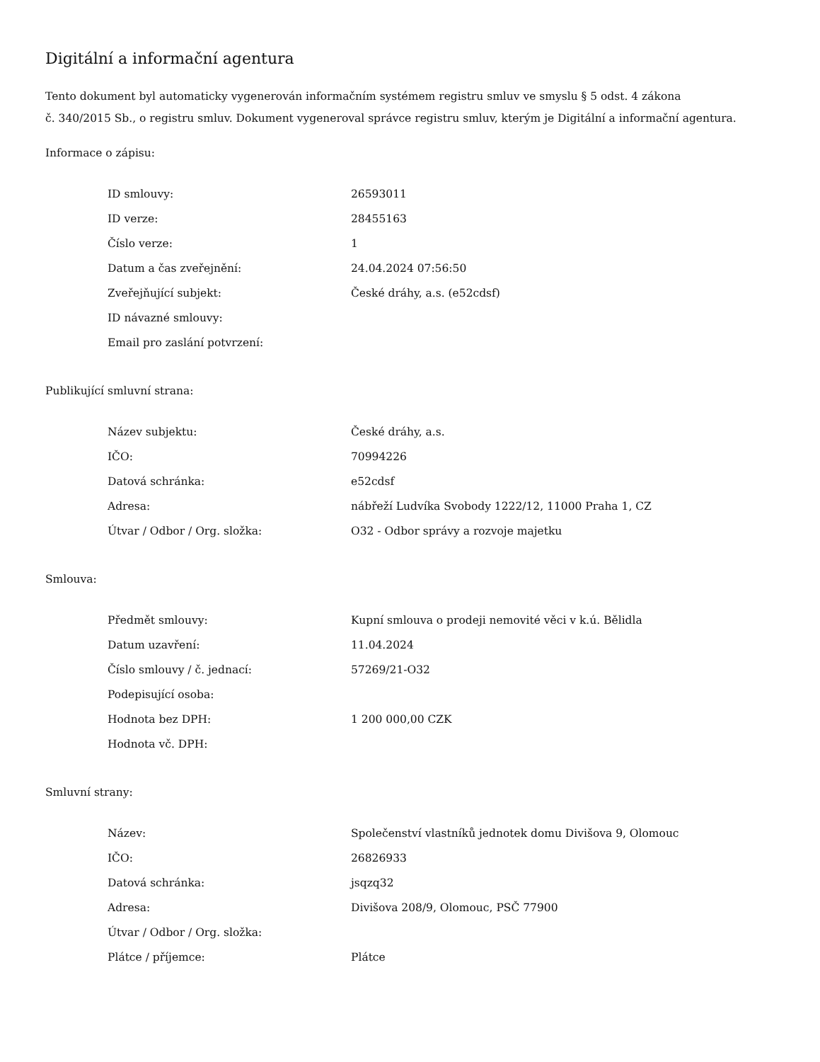Digitální a informační agentura
Tento dokument byl automaticky vygenerován informačním systémem registru smluv ve smyslu § 5 odst. 4 zákona
č. 340/2015 Sb., o registru smluv. Dokument vygeneroval správce registru smluv, kterým je Digitální a informační agentura.
Informace o zápisu:
| ID smlouvy: | 26593011 |
| ID verze: | 28455163 |
| Číslo verze: | 1 |
| Datum a čas zveřejnění: | 24.04.2024 07:56:50 |
| Zveřejňující subjekt: | České dráhy, a.s. (e52cdsf) |
| ID návazné smlouvy: | |
| Email pro zaslání potvrzení: | |
Publikující smluvní strana:
| Název subjektu: | České dráhy, a.s. |
| IČO: | 70994226 |
| Datová schránka: | e52cdsf |
| Adresa: | nábřeží Ludvíka Svobody 1222/12, 11000 Praha 1, CZ |
| Útvar / Odbor / Org. složka: | O32 - Odbor správy a rozvoje majetku |
Smlouva:
| Předmět smlouvy: | Kupní smlouva o prodeji nemovité věci v k.ú. Bělidla |
| Datum uzavření: | 11.04.2024 |
| Číslo smlouvy / č. jednací: | 57269/21-O32 |
| Podepisující osoba: | |
| Hodnota bez DPH: | 1 200 000,00 CZK |
| Hodnota vč. DPH: | |
Smluvní strany:
| Název: | Společenství vlastníků jednotek domu Divišova 9, Olomouc |
| IČO: | 26826933 |
| Datová schránka: | jsqzq32 |
| Adresa: | Divišova 208/9, Olomouc, PSČ 77900 |
| Útvar / Odbor / Org. složka: | |
| Plátce / příjemce: | Plátce |